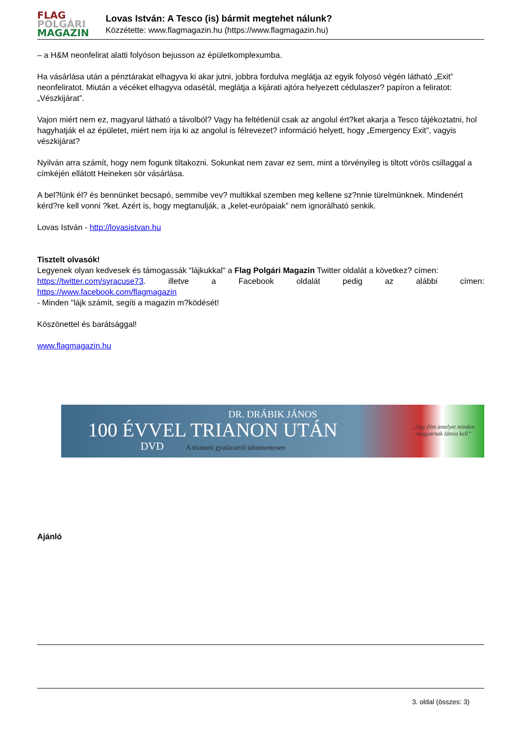FLAG
POLGÁRI
MAGAZIN
Lovas István: A Tesco (is) bármit megtehet nálunk?
Közzétette: www.flagmagazin.hu (https://www.flagmagazin.hu)
– a H&M neonfelirat alatti folyóson bejusson az épületkomplexumba.
Ha vásárlása után a pénztárakat elhagyva ki akar jutni, jobbra fordulva meglátja az egyik folyosó végén látható „Exit” neonfeliratot. Miután a vécéket elhagyva odasétál, meglátja a kijárati ajtóra helyezett cédulaszer? papíron a feliratot: „Vészkijárat”.
Vajon miért nem ez, magyarul látható a távolból? Vagy ha feltétlenül csak az angolul ért?ket akarja a Tesco tájékoztatni, hol hagyhatják el az épületet, miért nem írja ki az angolul is félrevezet? információ helyett, hogy „Emergency Exit”, vagyis vészkijárat?
Nyilván arra számít, hogy nem fogunk tiltakozni. Sokunkat nem zavar ez sem, mint a törvényileg is tiltott vörös csillaggal a címkéjén ellátott Heineken sör vásárlása.
A bel?lünk él? és bennünket becsapó, semmibe vev? multikkal szemben meg kellene sz?nnie türelmünknek. Mindenért kérd?re kell vonni ?ket. Azért is, hogy megtanulják, a „kelet-európaiak” nem ignorálható senkik.
Lovas István - http://lovasistvan.hu
Tisztelt olvasók!
Legyenek olyan kedvesek és támogassák "lájkukkal" a Flag Polgári Magazin Twitter oldalát a következ? címen:
https://twitter.com/syracuse73. illetve a Facebook oldalát pedig az alábbi címen:
https://www.facebook.com/flagmagazin
- Minden "lájk számít, segíti a magazin m?ködését!
Köszönettel és barátsággal!
www.flagmagazin.hu
DR. DRÁBIK JÁNOS
100 ÉVVEL TRIANON UTÁN
DVD A trianoni gyalázatról tabumentesen
„Egy film amelyet minden
magyarnak látnia kell”
Ajánló
3. oldal (összes: 3)